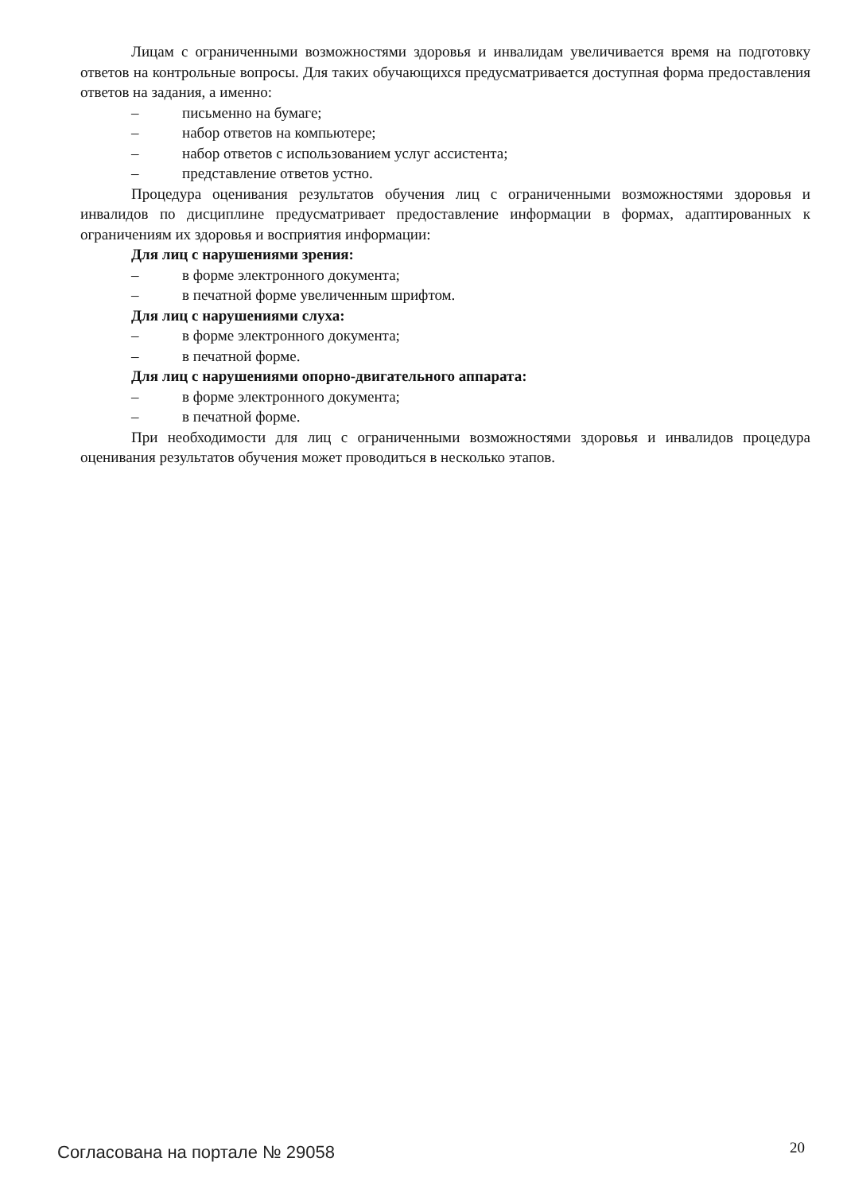Лицам с ограниченными возможностями здоровья и инвалидам увеличивается время на подготовку ответов на контрольные вопросы. Для таких обучающихся предусматривается доступная форма предоставления ответов на задания, а именно:
– письменно на бумаге;
– набор ответов на компьютере;
– набор ответов с использованием услуг ассистента;
– представление ответов устно.
Процедура оценивания результатов обучения лиц с ограниченными возможностями здоровья и инвалидов по дисциплине предусматривает предоставление информации в формах, адаптированных к ограничениям их здоровья и восприятия информации:
Для лиц с нарушениями зрения:
– в форме электронного документа;
– в печатной форме увеличенным шрифтом.
Для лиц с нарушениями слуха:
– в форме электронного документа;
– в печатной форме.
Для лиц с нарушениями опорно-двигательного аппарата:
– в форме электронного документа;
– в печатной форме.
При необходимости для лиц с ограниченными возможностями здоровья и инвалидов процедура оценивания результатов обучения может проводиться в несколько этапов.
Согласована на портале № 29058 20